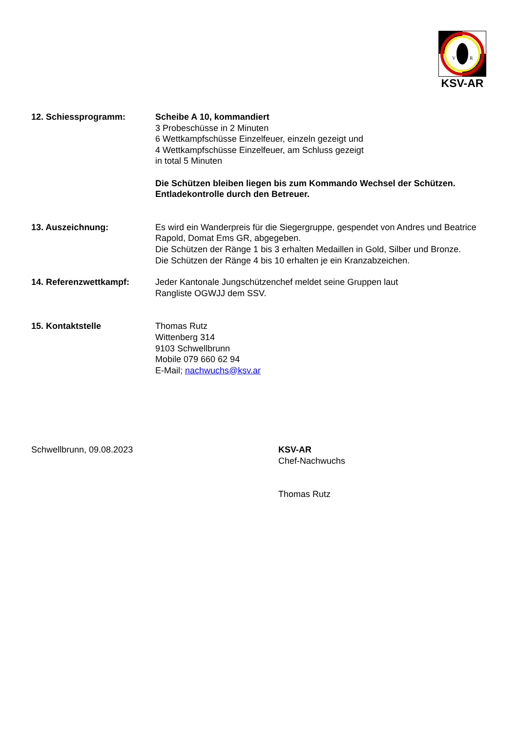V
R
KSV-AR
12. Schiessprogramm: Scheibe A 10, kommandiert
3 Probeschüsse in 2 Minuten
6 Wettkampfschüsse Einzelfeuer, einzeln gezeigt und
4 Wettkampfschüsse Einzelfeuer, am Schluss gezeigt
in total 5 Minuten
Die Schützen bleiben liegen bis zum Kommando Wechsel der Schützen.
Entladekontrolle durch den Betreuer.
13. Auszeichnung: Es wird ein Wanderpreis für die Siegergruppe, gespendet von Andres und Beatrice Rapold, Domat Ems GR, abgegeben.
Die Schützen der Ränge 1 bis 3 erhalten Medaillen in Gold, Silber und Bronze.
Die Schützen der Ränge 4 bis 10 erhalten je ein Kranzabzeichen.
14. Referenzwettkampf: Jeder Kantonale Jungschützenchef meldet seine Gruppen laut
Rangliste OGWJJ dem SSV.
15. Kontaktstelle Thomas Rutz
Wittenberg 314
9103 Schwellbrunn
Mobile 079 660 62 94
E-Mail; nachwuchs@ksv.ar
Schwellbrunn, 09.08.2023 KSV-AR
Chef-Nachwuchs
Thomas Rutz